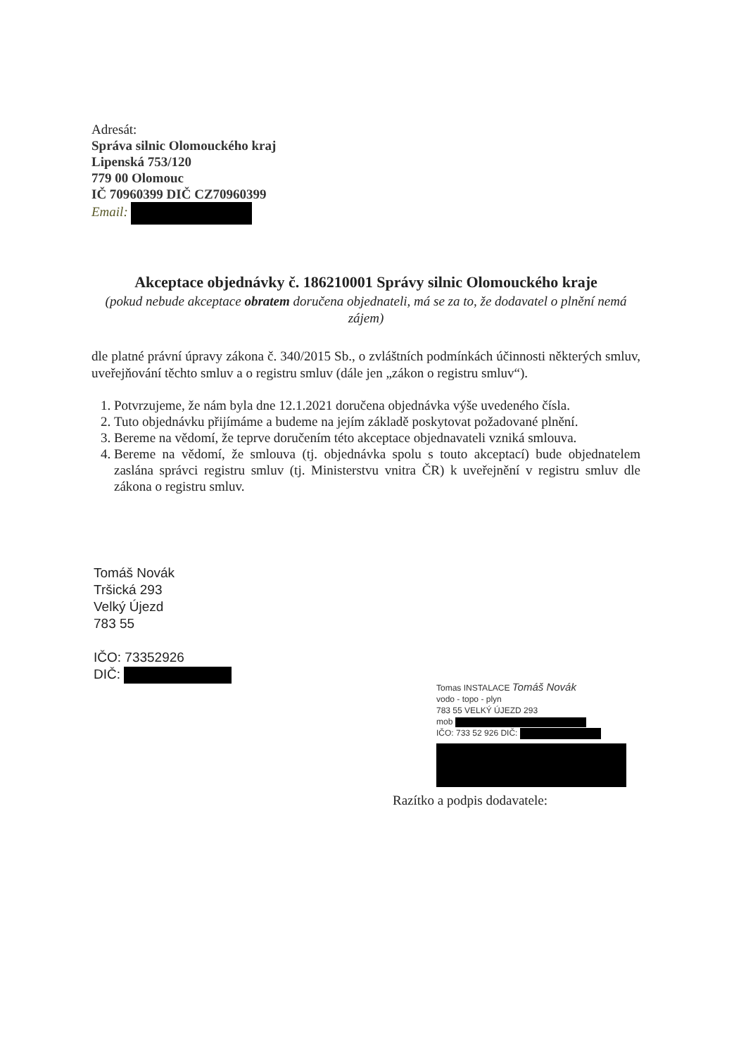Adresát:
Správa silnic Olomouckého kraj
Lipenská 753/120
779 00 Olomouc
IČ 70960399 DIČ CZ70960399
Email:
Akceptace objednávky č. 186210001 Správy silnic Olomouckého kraje
(pokud nebude akceptace obratem doručena objednateli, má se za to, že dodavatel o plnění nemá zájem)
dle platné právní úpravy zákona č. 340/2015 Sb., o zvláštních podmínkách účinnosti některých smluv, uveřejňování těchto smluv a o registru smluv (dále jen „zákon o registru smluv“).
1. Potvrzujeme, že nám byla dne 12.1.2021 doručena objednávka výše uvedeného čísla.
2. Tuto objednávku přijímáme a budeme na jejím základě poskytovat požadované plnění.
3. Bereme na vědomí, že teprve doručením této akceptace objednavateli vzniká smlouva.
4. Bereme na vědomí, že smlouva (tj. objednávka spolu s touto akceptací) bude objednatelem zaslána správci registru smluv (tj. Ministerstvu vnitra ČR) k uveřejnění v registru smluv dle zákona o registru smluv.
Tomáš Novák
Tršická 293
Velký Újezd
783 55
IČO: 73352926
DIČ:
Tomas INSTALACE Tomáš Novák
vodo - topo - plyn
783 55 VELKÝ ÚJEZD 293
mob
IČO: 733 52 926 DIČ:
Razítko a podpis dodavatele: